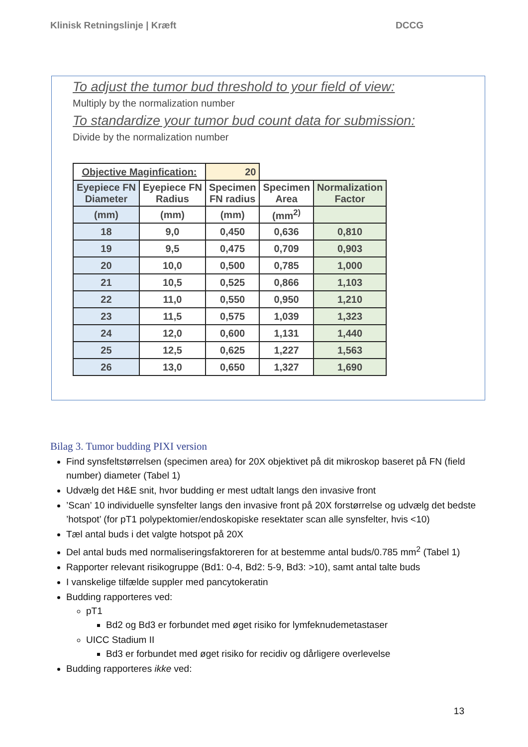Klinisk Retningslinje | Kræft DCCG
To adjust the tumor bud threshold to your field of view:
Multiply by the normalization number
To standardize your tumor bud count data for submission:
Divide by the normalization number
| Objective Maginfication: | | 20 | | |
| Eyepiece FN Diameter | Eyepiece FN Radius | Specimen FN radius | Specimen Area | Normalization Factor |
| (mm) | (mm) | (mm) | (mm<sup>2)</sup> | |
| 18 | 9,0 | 0,450 | 0,636 | 0,810 |
| 19 | 9,5 | 0,475 | 0,709 | 0,903 |
| 20 | 10,0 | 0,500 | 0,785 | 1,000 |
| 21 | 10,5 | 0,525 | 0,866 | 1,103 |
| 22 | 11,0 | 0,550 | 0,950 | 1,210 |
| 23 | 11,5 | 0,575 | 1,039 | 1,323 |
| 24 | 12,0 | 0,600 | 1,131 | 1,440 |
| 25 | 12,5 | 0,625 | 1,227 | 1,563 |
| 26 | 13,0 | 0,650 | 1,327 | 1,690 |
Bilag 3. Tumor budding PIXI version
Find synsfeltstørrelsen (specimen area) for 20X objektivet på dit mikroskop baseret på FN (field number) diameter (Tabel 1)
Udvælg det H&E snit, hvor budding er mest udtalt langs den invasive front
’Scan’ 10 individuelle synsfelter langs den invasive front på 20X forstørrelse og udvælg det bedste ’hotspot’ (for pT1 polypektomier/endoskopiske resektater scan alle synsfelter, hvis <10)
Tæl antal buds i det valgte hotspot på 20X
Del antal buds med normaliseringsfaktoreren for at bestemme antal buds/0.785 mm<sup>2</sup> (Tabel 1)
Rapporter relevant risikogruppe (Bd1: 0-4, Bd2: 5-9, Bd3: >10), samt antal talte buds
I vanskelige tilfælde suppler med pancytokeratin
Budding rapporteres ved:
pT1
Bd2 og Bd3 er forbundet med øget risiko for lymfeknudemetastaser
UICC Stadium II
Bd3 er forbundet med øget risiko for recidiv og dårligere overlevelse
Budding rapporteres ikke ved:
13